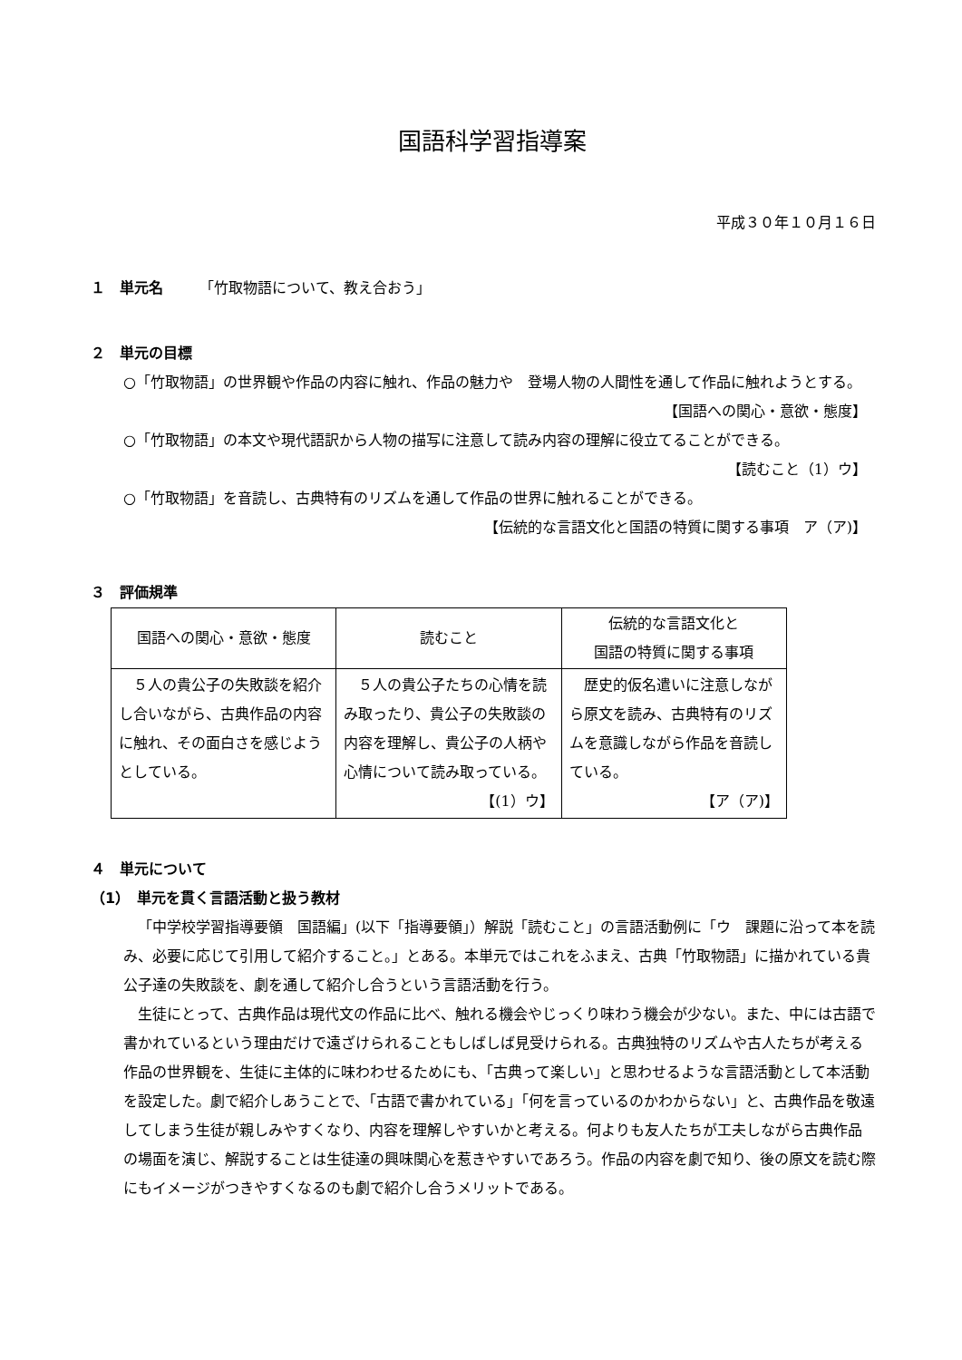国語科学習指導案
平成３０年１０月１６日
１　単元名　　　「竹取物語について、教え合おう」
２　単元の目標
○「竹取物語」の世界観や作品の内容に触れ、作品の魅力や　登場人物の人間性を通して作品に触れようとする。
【国語への関心・意欲・態度】
○「竹取物語」の本文や現代語訳から人物の描写に注意して読み内容の理解に役立てることができる。
【読むこと（1）ウ】
○「竹取物語」を音読し、古典特有のリズムを通して作品の世界に触れることができる。
【伝統的な言語文化と国語の特質に関する事項　ア（ア)】
３　評価規準
| 国語への関心・意欲・態度 | 読むこと | 伝統的な言語文化と 国語の特質に関する事項 |
| --- | --- | --- |
| ５人の貴公子の失敗談を紹介し合いながら、古典作品の内容に触れ、その面白さを感じようとしている。 | ５人の貴公子たちの心情を読み取ったり、貴公子の失敗談の内容を理解し、貴公子の人柄や心情について読み取っている。 【(1）ウ】 | 歴史的仮名遣いに注意しながら原文を読み、古典特有のリズムを意識しながら作品を音読している。 【ア（ア)】 |
４　単元について
（1）　単元を貫く言語活動と扱う教材
「中学校学習指導要領　国語編」(以下「指導要領」）解説「読むこと」の言語活動例に「ウ　課題に沿って本を読み、必要に応じて引用して紹介すること。」とある。本単元ではこれをふまえ、古典「竹取物語」に描かれている貴公子達の失敗談を、劇を通して紹介し合うという言語活動を行う。
生徒にとって、古典作品は現代文の作品に比べ、触れる機会やじっくり味わう機会が少ない。また、中には古語で書かれているという理由だけで遠ざけられることもしばしば見受けられる。古典独特のリズムや古人たちが考える作品の世界観を、生徒に主体的に味わわせるためにも、「古典って楽しい」と思わせるような言語活動として本活動を設定した。劇で紹介しあうことで、「古語で書かれている」「何を言っているのかわからない」と、古典作品を敬遠してしまう生徒が親しみやすくなり、内容を理解しやすいかと考える。何よりも友人たちが工夫しながら古典作品の場面を演じ、解説することは生徒達の興味関心を惹きやすいであろう。作品の内容を劇で知り、後の原文を読む際にもイメージがつきやすくなるのも劇で紹介し合うメリットである。